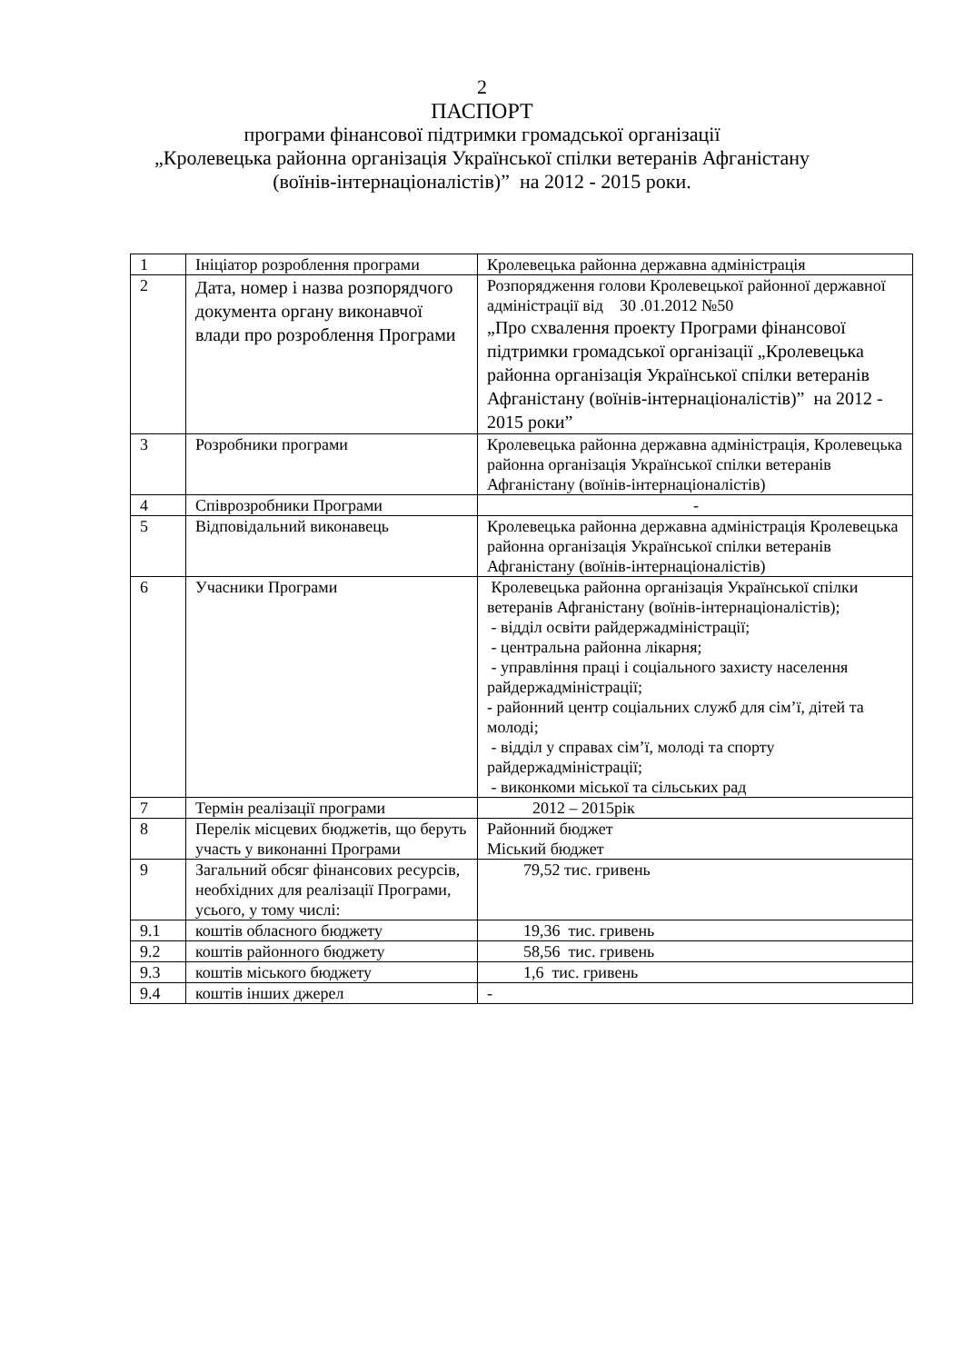2
ПАСПОРТ
програми фінансової підтримки громадської організації
„Кролевецька районна організація Української спілки ветеранів Афганістану
(воїнів-інтернаціоналістів)” на 2012 - 2015 роки.
| 1 | Ініціатор розроблення програми | Кролевецька районна державна адміністрація |
| 2 | Дата, номер і назва розпорядчого документа органу виконавчої влади про розроблення Програми | Розпорядження голови Кролевецької районної державної адміністрації від 30 .01.2012 №50 „Про схвалення проекту Програми фінансової підтримки громадської організації „Кролевецька районна організація Української спілки ветеранів Афганістану (воїнів-інтернаціоналістів)” на 2012 - 2015 роки” |
| 3 | Розробники програми | Кролевецька районна державна адміністрація, Кролевецька районна організація Української спілки ветеранів Афганістану (воїнів-інтернаціоналістів) |
| 4 | Співрозробники Програми | - |
| 5 | Відповідальний виконавець | Кролевецька районна державна адміністрація Кролевецька районна організація Української спілки ветеранів Афганістану (воїнів-інтернаціоналістів) |
| 6 | Учасники Програми | Кролевецька районна організація Української спілки ветеранів Афганістану (воїнів-інтернаціоналістів); - відділ освіти райдержадміністрації; - центральна районна лікарня; - управління праці і соціального захисту населення райдержадміністрації; - районний центр соціальних служб для сім’ї, дітей та молоді; - відділ у справах сім’ї, молоді та спорту райдержадміністрації; - виконкоми міської та сільських рад |
| 7 | Термін реалізації програми | 2012 – 2015рік |
| 8 | Перелік місцевих бюджетів, що беруть участь у виконанні Програми | Районний бюджет Міський бюджет |
| 9 | Загальний обсяг фінансових ресурсів, необхідних для реалізації Програми, усього, у тому числі: | 79,52 тис. гривень |
| 9.1 | коштів обласного бюджету | 19,36 тис. гривень |
| 9.2 | коштів районного бюджету | 58,56 тис. гривень |
| 9.3 | коштів міського бюджету | 1,6 тис. гривень |
| 9.4 | коштів інших джерел | - |